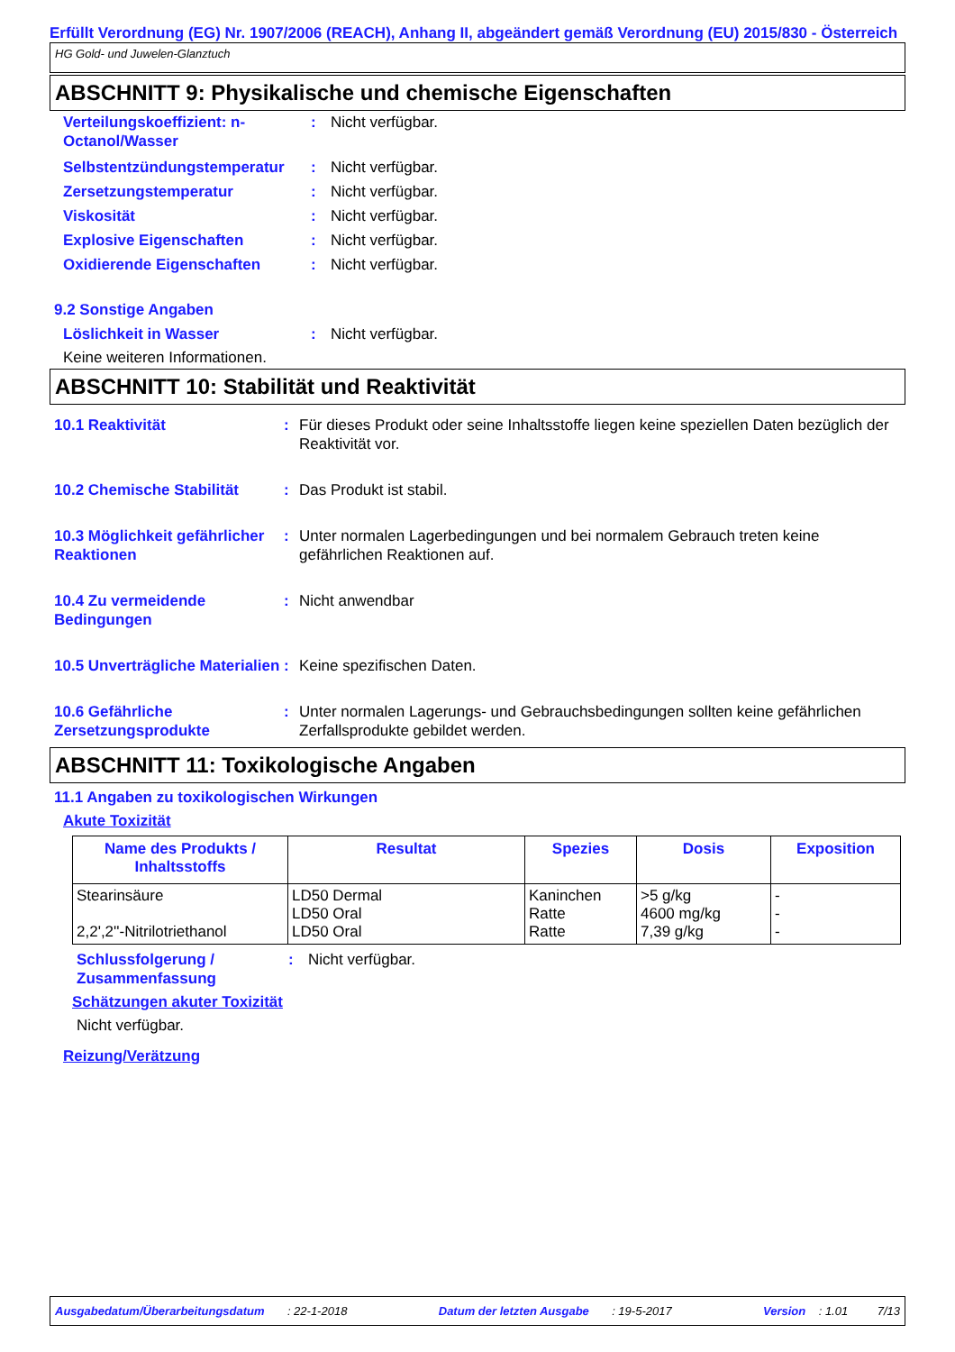Erfüllt Verordnung (EG) Nr. 1907/2006 (REACH), Anhang II, abgeändert gemäß Verordnung (EU) 2015/830 - Österreich
HG Gold- und Juwelen-Glanztuch
ABSCHNITT 9: Physikalische und chemische Eigenschaften
Verteilungskoeffizient: n-Octanol/Wasser
: Nicht verfügbar.
Selbstentzündungstemperatur
: Nicht verfügbar.
Zersetzungstemperatur : Nicht verfügbar.
Viskosität : Nicht verfügbar.
Explosive Eigenschaften : Nicht verfügbar.
Oxidierende Eigenschaften : Nicht verfügbar.
9.2 Sonstige Angaben
Löslichkeit in Wasser : Nicht verfügbar.
Keine weiteren Informationen.
ABSCHNITT 10: Stabilität und Reaktivität
10.1 Reaktivität : Für dieses Produkt oder seine Inhaltsstoffe liegen keine speziellen Daten bezüglich der Reaktivität vor.
10.2 Chemische Stabilität : Das Produkt ist stabil.
10.3 Möglichkeit gefährlicher Reaktionen
: Unter normalen Lagerbedingungen und bei normalem Gebrauch treten keine gefährlichen Reaktionen auf.
10.4 Zu vermeidende Bedingungen
: Nicht anwendbar
10.5 Unverträgliche Materialien
: Keine spezifischen Daten.
10.6 Gefährliche Zersetzungsprodukte
: Unter normalen Lagerungs- und Gebrauchsbedingungen sollten keine gefährlichen Zerfallsprodukte gebildet werden.
ABSCHNITT 11: Toxikologische Angaben
11.1 Angaben zu toxikologischen Wirkungen
Akute Toxizität
| Name des Produkts / Inhaltsstoffs | Resultat | Spezies | Dosis | Exposition |
| --- | --- | --- | --- | --- |
| Stearinsäure 2,2',2''-Nitrilotriethanol | LD50 Dermal LD50 Oral LD50 Oral | Kaninchen Ratte Ratte | >5 g/kg 4600 mg/kg 7,39 g/kg | - - - |
Schlussfolgerung / Zusammenfassung
: Nicht verfügbar.
Schätzungen akuter Toxizität
Nicht verfügbar.
Reizung/Verätzung
Ausgabedatum/Überarbeitungsdatum : 22-1-2018 Datum der letzten Ausgabe : 19-5-2017 Version : 1.01 7/13